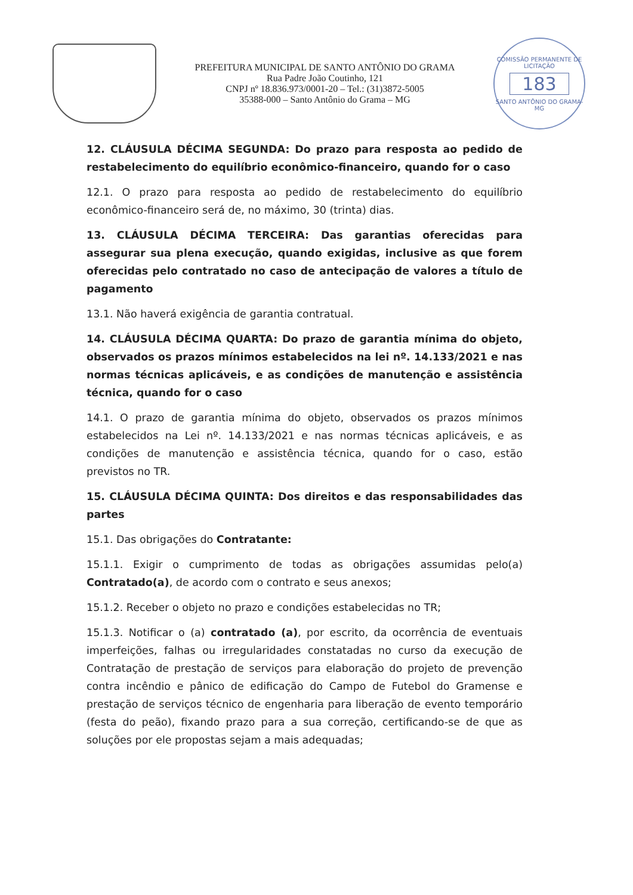PREFEITURA MUNICIPAL DE SANTO ANTÔNIO DO GRAMA
Rua Padre João Coutinho, 121
CNPJ nº 18.836.973/0001-20 – Tel.: (31)3872-5005
35388-000 – Santo Antônio do Grama – MG
COMISSÃO PERMANENTE DE LICITAÇÃO
183
SANTO ANTÔNIO DO GRAMA-MG
12. CLÁUSULA DÉCIMA SEGUNDA: Do prazo para resposta ao pedido de restabelecimento do equilíbrio econômico-financeiro, quando for o caso
12.1. O prazo para resposta ao pedido de restabelecimento do equilíbrio econômico-financeiro será de, no máximo, 30 (trinta) dias.
13. CLÁUSULA DÉCIMA TERCEIRA: Das garantias oferecidas para assegurar sua plena execução, quando exigidas, inclusive as que forem oferecidas pelo contratado no caso de antecipação de valores a título de pagamento
13.1. Não haverá exigência de garantia contratual.
14. CLÁUSULA DÉCIMA QUARTA: Do prazo de garantia mínima do objeto, observados os prazos mínimos estabelecidos na lei nº. 14.133/2021 e nas normas técnicas aplicáveis, e as condições de manutenção e assistência técnica, quando for o caso
14.1. O prazo de garantia mínima do objeto, observados os prazos mínimos estabelecidos na Lei nº. 14.133/2021 e nas normas técnicas aplicáveis, e as condições de manutenção e assistência técnica, quando for o caso, estão previstos no TR.
15. CLÁUSULA DÉCIMA QUINTA: Dos direitos e das responsabilidades das partes
15.1. Das obrigações do Contratante:
15.1.1. Exigir o cumprimento de todas as obrigações assumidas pelo(a) Contratado(a), de acordo com o contrato e seus anexos;
15.1.2. Receber o objeto no prazo e condições estabelecidas no TR;
15.1.3. Notificar o (a) contratado (a), por escrito, da ocorrência de eventuais imperfeições, falhas ou irregularidades constatadas no curso da execução de Contratação de prestação de serviços para elaboração do projeto de prevenção contra incêndio e pânico de edificação do Campo de Futebol do Gramense e prestação de serviços técnico de engenharia para liberação de evento temporário (festa do peão), fixando prazo para a sua correção, certificando-se de que as soluções por ele propostas sejam a mais adequadas;